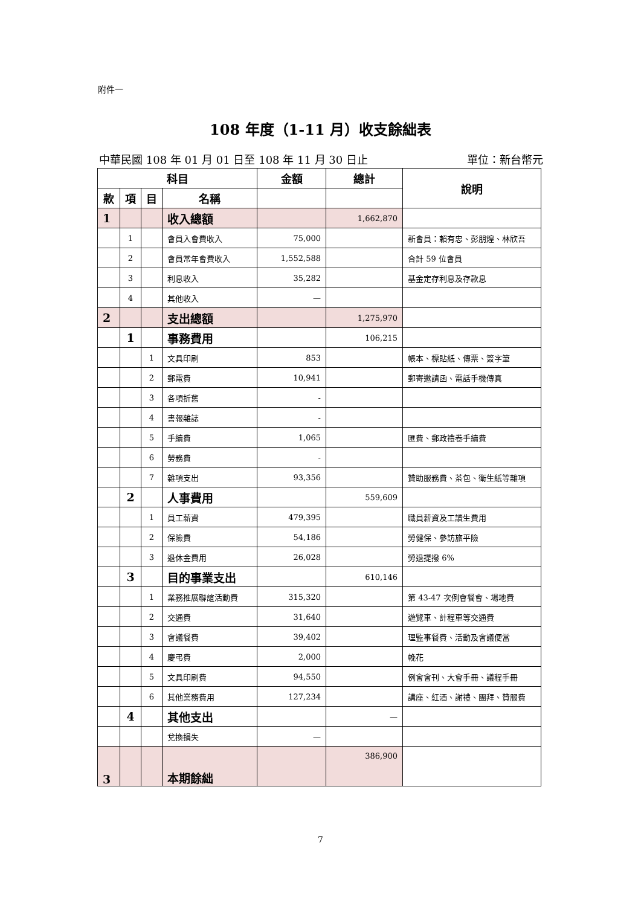附件一
108 年度（1-11 月）收支餘絀表
中華民國 108 年 01 月 01 日至 108 年 11 月 30 日止 單位：新台幣元
| 科目 | | | | 金額 | 總計 | 說明 |
| --- | --- | --- | --- | --- | --- | --- |
| 款 | 項 | 目 | 名稱 | | | |
| 1 | | | 收入總額 | | 1,662,870 | |
| | 1 | | 會員入會費收入 | 75,000 | | 新會員：賴有忠、彭朋煌、林欣吾 |
| | 2 | | 會員常年會費收入 | 1,552,588 | | 合計 59 位會員 |
| | 3 | | 利息收入 | 35,282 | | 基金定存利息及存款息 |
| | 4 | | 其他收入 | — | | |
| 2 | | | 支出總額 | | 1,275,970 | |
| | 1 | | 事務費用 | | 106,215 | |
| | | 1 | 文具印刷 | 853 | | 帳本、標貼紙、傳票、簽字筆 |
| | | 2 | 郵電費 | 10,941 | | 郵寄邀請函、電話手機傳真 |
| | | 3 | 各項折舊 | - | | |
| | | 4 | 書報雜誌 | - | | |
| | | 5 | 手續費 | 1,065 | | 匯費、郵政禮卷手續費 |
| | | 6 | 勞務費 | - | | |
| | | 7 | 雜項支出 | 93,356 | | 贊助服務費、茶包、衛生紙等雜項 |
| | 2 | | 人事費用 | | 559,609 | |
| | | 1 | 員工薪資 | 479,395 | | 職員薪資及工讀生費用 |
| | | 2 | 保險費 | 54,186 | | 勞健保、參訪旅平險 |
| | | 3 | 退休金費用 | 26,028 | | 勞退提撥 6% |
| | 3 | | 目的事業支出 | | 610,146 | |
| | | 1 | 業務推展聯誼活動費 | 315,320 | | 第 43-47 次例會餐會、場地費 |
| | | 2 | 交通費 | 31,640 | | 遊覽車、計程車等交通費 |
| | | 3 | 會議餐費 | 39,402 | | 理監事餐費、活動及會議便當 |
| | | 4 | 慶弔費 | 2,000 | | 輓花 |
| | | 5 | 文具印刷費 | 94,550 | | 例會會刊、大會手冊、議程手冊 |
| | | 6 | 其他業務費用 | 127,234 | | 講座、紅酒、謝禮、團拜、贊服費 |
| | 4 | | 其他支出 | | — | |
| | | | 兌換損失 | — | | |
| 3 | | | 本期餘絀 | | 386,900 | |
7